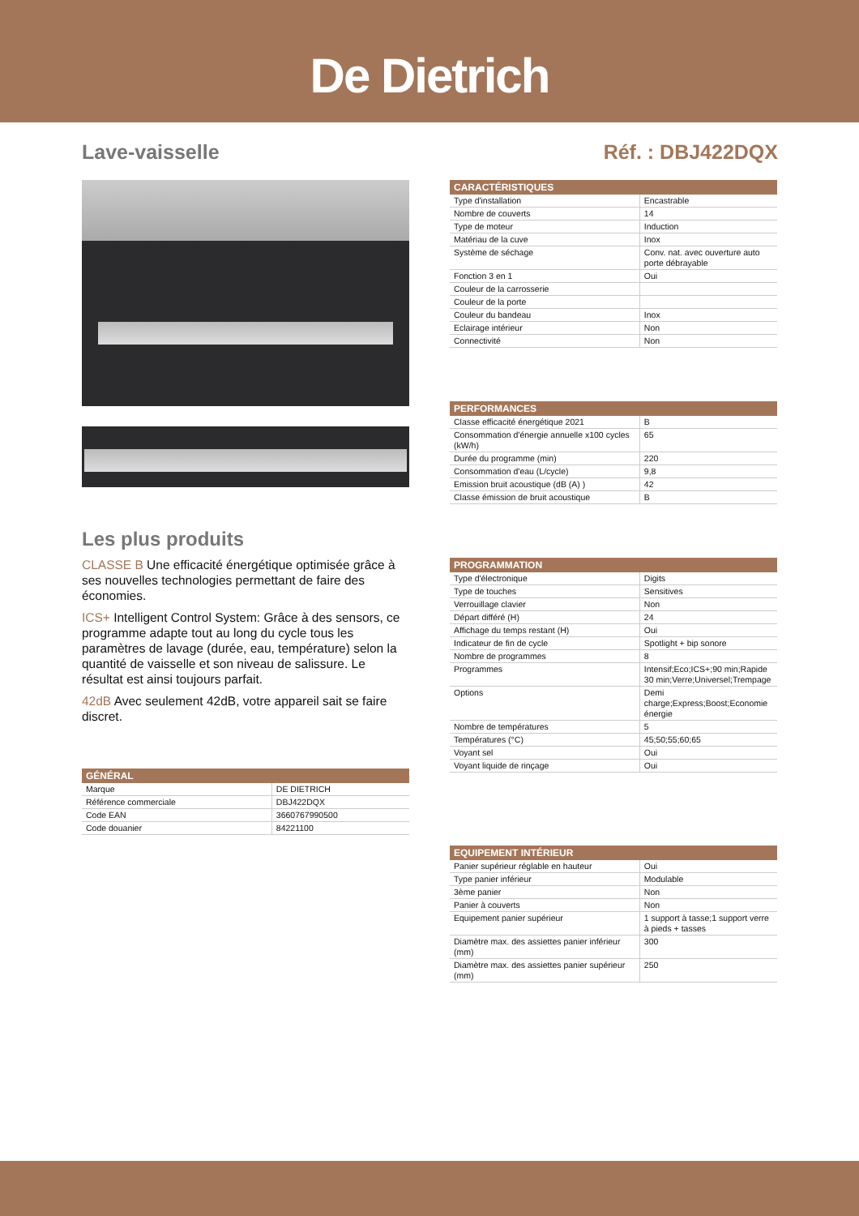De Dietrich
Lave-vaisselle Réf. : DBJ422DQX
Les plus produits
CLASSE B Une efficacité énergétique optimisée grâce à ses nouvelles technologies permettant de faire des économies.
ICS+ Intelligent Control System: Grâce à des sensors, ce programme adapte tout au long du cycle tous les paramètres de lavage (durée, eau, température) selon la quantité de vaisselle et son niveau de salissure. Le résultat est ainsi toujours parfait.
42dB Avec seulement 42dB, votre appareil sait se faire discret.
| GÉNÉRAL | |
| --- | --- |
| Marque | DE DIETRICH |
| Référence commerciale | DBJ422DQX |
| Code EAN | 3660767990500 |
| Code douanier | 84221100 |
| CARACTÉRISTIQUES | |
| --- | --- |
| Type d'installation | Encastrable |
| Nombre de couverts | 14 |
| Type de moteur | Induction |
| Matériau de la cuve | Inox |
| Système de séchage | Conv. nat. avec ouverture auto porte débrayable |
| Fonction 3 en 1 | Oui |
| Couleur de la carrosserie | |
| Couleur de la porte | |
| Couleur du bandeau | Inox |
| Eclairage intérieur | Non |
| Connectivité | Non |
| PERFORMANCES | |
| --- | --- |
| Classe efficacité énergétique 2021 | B |
| Consommation d'énergie annuelle x100 cycles (kW/h) | 65 |
| Durée du programme (min) | 220 |
| Consommation d'eau (L/cycle) | 9,8 |
| Emission bruit acoustique (dB (A) ) | 42 |
| Classe émission de bruit acoustique | B |
| PROGRAMMATION | |
| --- | --- |
| Type d'électronique | Digits |
| Type de touches | Sensitives |
| Verrouillage clavier | Non |
| Départ différé (H) | 24 |
| Affichage du temps restant (H) | Oui |
| Indicateur de fin de cycle | Spotlight + bip sonore |
| Nombre de programmes | 8 |
| Programmes | Intensif;Eco;ICS+;90 min;Rapide 30 min;Verre;Universel;Trempage |
| Options | Demi charge;Express;Boost;Economie énergie |
| Nombre de températures | 5 |
| Températures (°C) | 45;50;55;60;65 |
| Voyant sel | Oui |
| Voyant liquide de rinçage | Oui |
| EQUIPEMENT INTÉRIEUR | |
| --- | --- |
| Panier supérieur réglable en hauteur | Oui |
| Type panier inférieur | Modulable |
| 3ème panier | Non |
| Panier à couverts | Non |
| Equipement panier supérieur | 1 support à tasse;1 support verre à pieds + tasses |
| Diamètre max. des assiettes panier inférieur (mm) | 300 |
| Diamètre max. des assiettes panier supérieur (mm) | 250 |